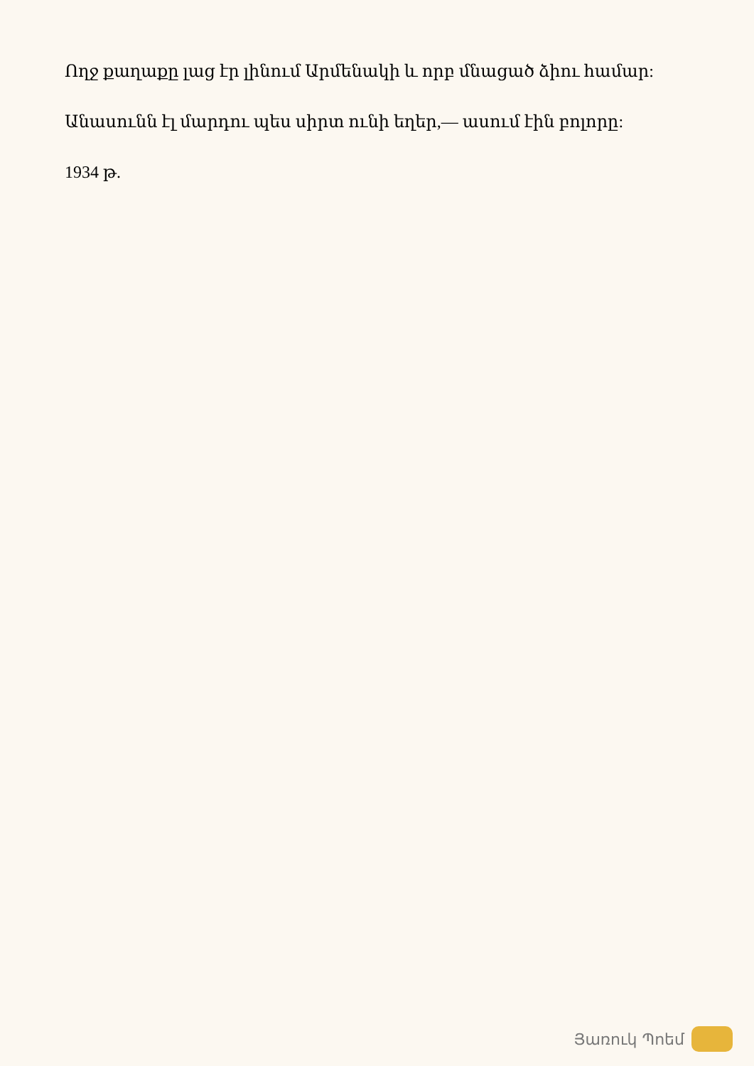Ողջ քաղաքը լաց էր լինում Արմենակի և որբ մնացած ձիու համար:
Անասունն էլ մարդու պես սիրտ ունի եղեր,— ասում էին բոլորը:
1934 թ.
Յառուկ Պոեմ